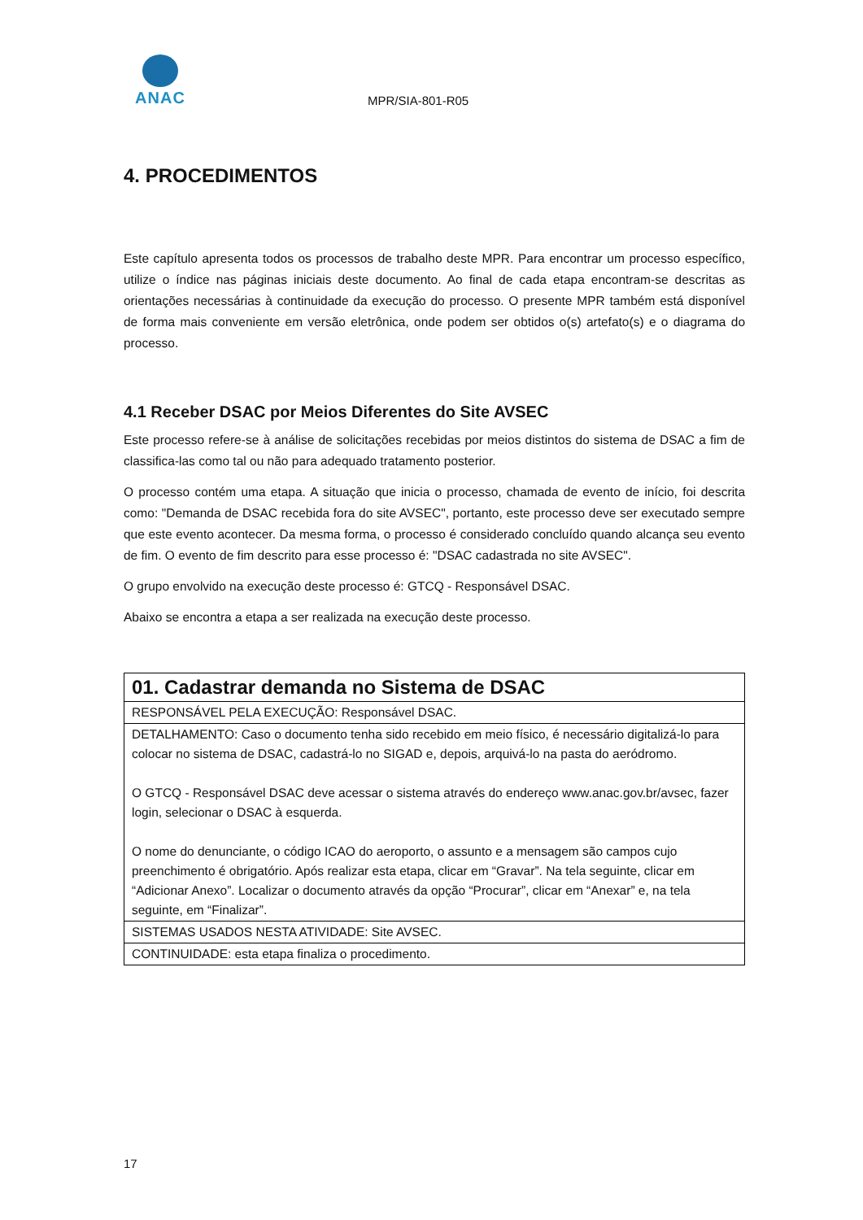ANAC
MPR/SIA-801-R05
4. PROCEDIMENTOS
Este capítulo apresenta todos os processos de trabalho deste MPR. Para encontrar um processo específico, utilize o índice nas páginas iniciais deste documento. Ao final de cada etapa encontram-se descritas as orientações necessárias à continuidade da execução do processo. O presente MPR também está disponível de forma mais conveniente em versão eletrônica, onde podem ser obtidos o(s) artefato(s) e o diagrama do processo.
4.1 Receber DSAC por Meios Diferentes do Site AVSEC
Este processo refere-se à análise de solicitações recebidas por meios distintos do sistema de DSAC a fim de classifica-las como tal ou não para adequado tratamento posterior.
O processo contém uma etapa. A situação que inicia o processo, chamada de evento de início, foi descrita como: "Demanda de DSAC recebida fora do site AVSEC", portanto, este processo deve ser executado sempre que este evento acontecer. Da mesma forma, o processo é considerado concluído quando alcança seu evento de fim. O evento de fim descrito para esse processo é: "DSAC cadastrada no site AVSEC".
O grupo envolvido na execução deste processo é: GTCQ - Responsável DSAC.
Abaixo se encontra a etapa a ser realizada na execução deste processo.
| 01. Cadastrar demanda no Sistema de DSAC |
| RESPONSÁVEL PELA EXECUÇÃO: Responsável DSAC. |
| DETALHAMENTO: Caso o documento tenha sido recebido em meio físico, é necessário digitalizá-lo para colocar no sistema de DSAC, cadastrá-lo no SIGAD e, depois, arquivá-lo na pasta do aeródromo. O GTCQ - Responsável DSAC deve acessar o sistema através do endereço www.anac.gov.br/avsec, fazer login, selecionar o DSAC à esquerda. O nome do denunciante, o código ICAO do aeroporto, o assunto e a mensagem são campos cujo preenchimento é obrigatório. Após realizar esta etapa, clicar em “Gravar”. Na tela seguinte, clicar em “Adicionar Anexo”. Localizar o documento através da opção “Procurar”, clicar em “Anexar” e, na tela seguinte, em “Finalizar”. |
| SISTEMAS USADOS NESTA ATIVIDADE: Site AVSEC. |
| CONTINUIDADE: esta etapa finaliza o procedimento. |
17